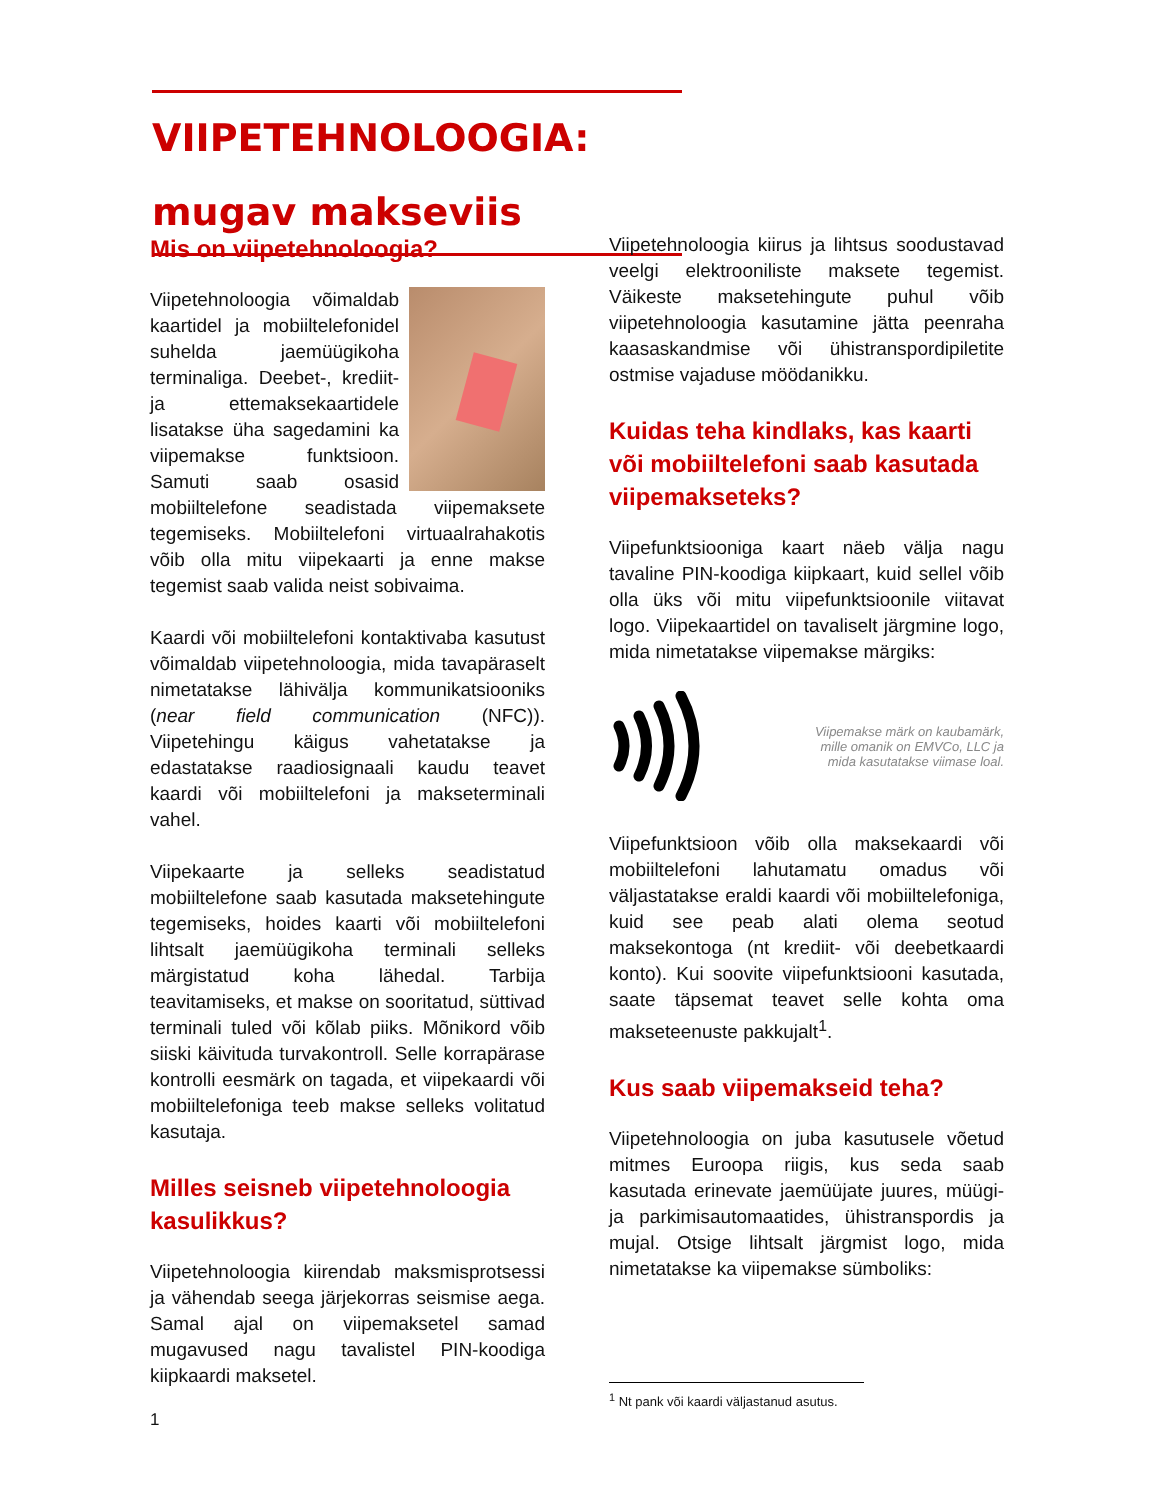VIIPETEHNOLOOGIA:
mugav makseviis
Mis on viipetehnoloogia?
Viipetehnoloogia võimaldab kaartidel ja mobiiltelefonidel suhelda jaemüügikoha terminaliga. Deebet-, krediit- ja ettemaksekaartidele lisatakse üha sagedamini ka viipemakse funktsioon. Samuti saab osasid mobiiltelefone seadistada viipemaksete tegemiseks. Mobiiltelefoni virtuaalrahakotis võib olla mitu viipekaarti ja enne makse tegemist saab valida neist sobivaima.
Kaardi või mobiiltelefoni kontaktivaba kasutust võimaldab viipetehnoloogia, mida tavapäraselt nimetatakse lähivälja kommunikatsiooniks (near field communication (NFC)). Viipetehingu käigus vahetatakse ja edastatakse raadiosignaali kaudu teavet kaardi või mobiiltelefoni ja makseterminali vahel.
Viipekaarte ja selleks seadistatud mobiiltelefone saab kasutada maksetehingute tegemiseks, hoides kaarti või mobiiltelefoni lihtsalt jaemüügikoha terminali selleks märgistatud koha lähedal. Tarbija teavitamiseks, et makse on sooritatud, süttivad terminali tuled või kõlab piiks. Mõnikord võib siiski käivituda turvakontroll. Selle korrapärase kontrolli eesmärk on tagada, et viipekaardi või mobiiltelefoniga teeb makse selleks volitatud kasutaja.
Milles seisneb viipetehnoloogia kasulikkus?
Viipetehnoloogia kiirendab maksmisprotsessi ja vähendab seega järjekorras seismise aega. Samal ajal on viipemaksetel samad mugavused nagu tavalistel PIN-koodiga kiipkaardi maksetel.
Viipetehnoloogia kiirus ja lihtsus soodustavad veelgi elektrooniliste maksete tegemist. Väikeste maksetehingute puhul võib viipetehnoloogia kasutamine jätta peenraha kaasaskandmise või ühistranspordipiletite ostmise vajaduse möödanikku.
Kuidas teha kindlaks, kas kaarti või mobiiltelefoni saab kasutada viipemakseteks?
Viipefunktsiooniga kaart näeb välja nagu tavaline PIN-koodiga kiipkaart, kuid sellel võib olla üks või mitu viipefunktsioonile viitavat logo. Viipekaartidel on tavaliselt järgmine logo, mida nimetatakse viipemakse märgiks:
Viipemakse märk on kaubamärk, mille omanik on EMVCo, LLC ja mida kasutatakse viimase loal.
Viipefunktsioon võib olla maksekaardi või mobiiltelefoni lahutamatu omadus või väljastatakse eraldi kaardi või mobiiltelefoniga, kuid see peab alati olema seotud maksekontoga (nt krediit- või deebetkaardi konto). Kui soovite viipefunktsiooni kasutada, saate täpsemat teavet selle kohta oma makseteenuste pakkujalt<sup>1</sup>.
Kus saab viipemakseid teha?
Viipetehnoloogia on juba kasutusele võetud mitmes Euroopa riigis, kus seda saab kasutada erinevate jaemüüjate juures, müügi- ja parkimisautomaatides, ühistranspordis ja mujal. Otsige lihtsalt järgmist logo, mida nimetatakse ka viipemakse sümboliks:
<sup>1</sup> Nt pank või kaardi väljastanud asutus.
1